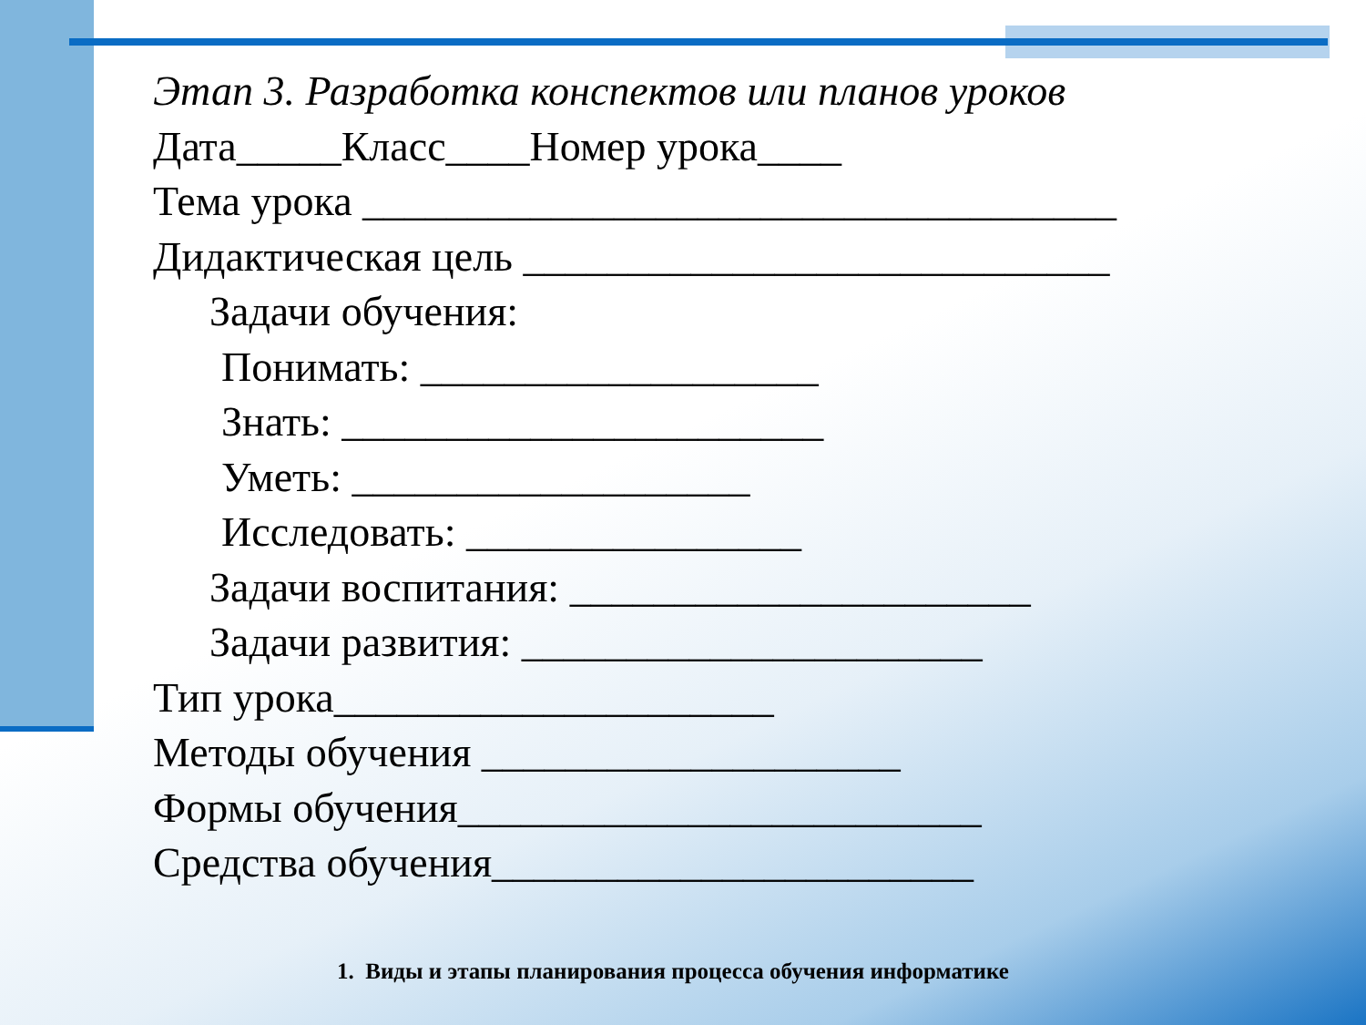Этап 3. Разработка конспектов или планов уроков
Дата_____Класс____Номер урока____
Тема урока ____________________________________
Дидактическая цель ____________________________
Задачи обучения:
Понимать: ___________________
Знать: _______________________
Уметь: ___________________
Исследовать: ________________
Задачи воспитания: ______________________
Задачи развития: ______________________
Тип урока_____________________
Методы обучения ____________________
Формы обучения_________________________
Средства обучения_______________________
1. Виды и этапы планирования процесса обучения информатике